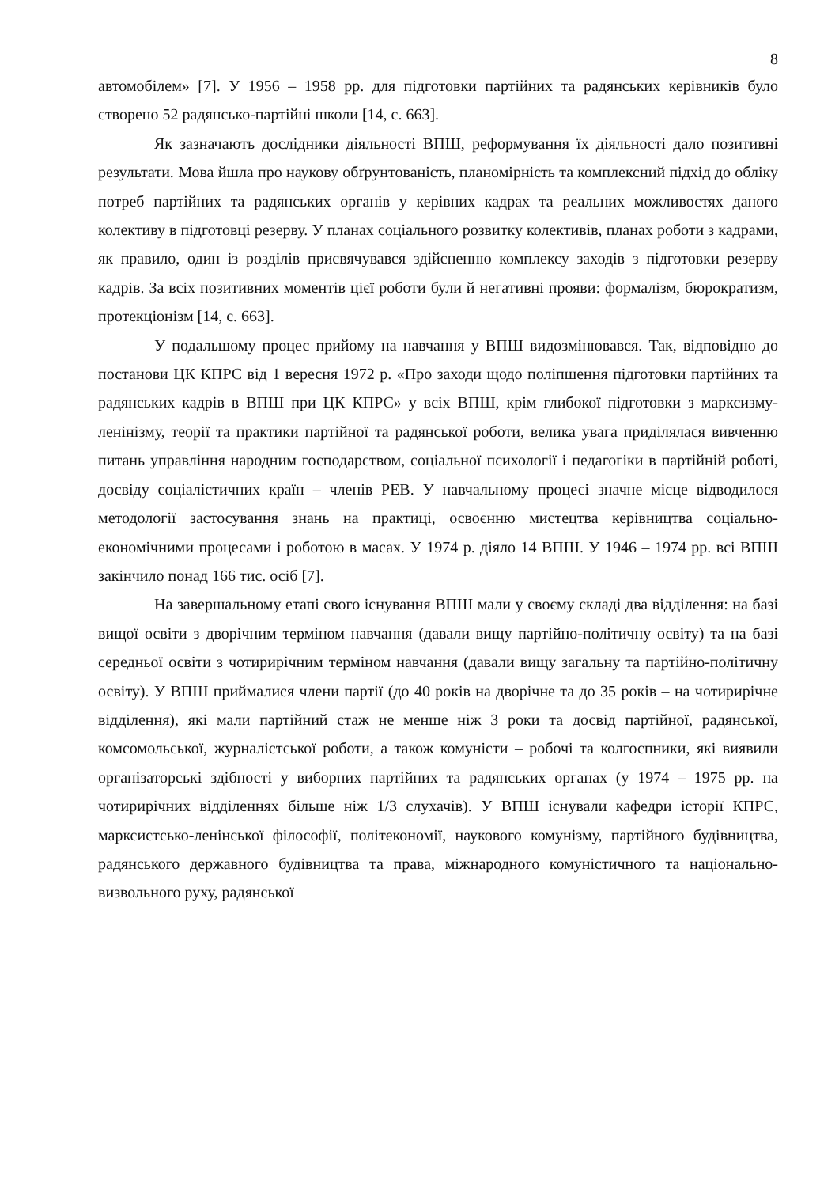8
автомобілем» [7]. У 1956 – 1958 рр. для підготовки партійних та радянських керівників було створено 52 радянсько-партійні школи [14, с. 663].
Як зазначають дослідники діяльності ВПШ, реформування їх діяльності дало позитивні результати. Мова йшла про наукову обґрунтованість, планомірність та комплексний підхід до обліку потреб партійних та радянських органів у керівних кадрах та реальних можливостях даного колективу в підготовці резерву. У планах соціального розвитку колективів, планах роботи з кадрами, як правило, один із розділів присвячувався здійсненню комплексу заходів з підготовки резерву кадрів. За всіх позитивних моментів цієї роботи були й негативні прояви: формалізм, бюрократизм, протекціонізм [14, с. 663].
У подальшому процес прийому на навчання у ВПШ видозмінювався. Так, відповідно до постанови ЦК КПРС від 1 вересня 1972 р. «Про заходи щодо поліпшення підготовки партійних та радянських кадрів в ВПШ при ЦК КПРС» у всіх ВПШ, крім глибокої підготовки з марксизму-ленінізму, теорії та практики партійної та радянської роботи, велика увага приділялася вивченню питань управління народним господарством, соціальної психології і педагогіки в партійній роботі, досвіду соціалістичних країн – членів РЕВ. У навчальному процесі значне місце відводилося методології застосування знань на практиці, освоєнню мистецтва керівництва соціально-економічними процесами і роботою в масах. У 1974 р. діяло 14 ВПШ. У 1946 – 1974 рр. всі ВПШ закінчило понад 166 тис. осіб [7].
На завершальному етапі свого існування ВПШ мали у своєму складі два відділення: на базі вищої освіти з дворічним терміном навчання (давали вищу партійно-політичну освіту) та на базі середньої освіти з чотирирічним терміном навчання (давали вищу загальну та партійно-політичну освіту). У ВПШ приймалися члени партії (до 40 років на дворічне та до 35 років – на чотирирічне відділення), які мали партійний стаж не менше ніж 3 роки та досвід партійної, радянської, комсомольської, журналістської роботи, а також комуністи – робочі та колгоспники, які виявили організаторські здібності у виборних партійних та радянських органах (у 1974 – 1975 рр. на чотирирічних відділеннях більше ніж 1/3 слухачів). У ВПШ існували кафедри історії КПРС, марксистсько-ленінської філософії, політекономії, наукового комунізму, партійного будівництва, радянського державного будівництва та права, міжнародного комуністичного та національно-визвольного руху, радянської